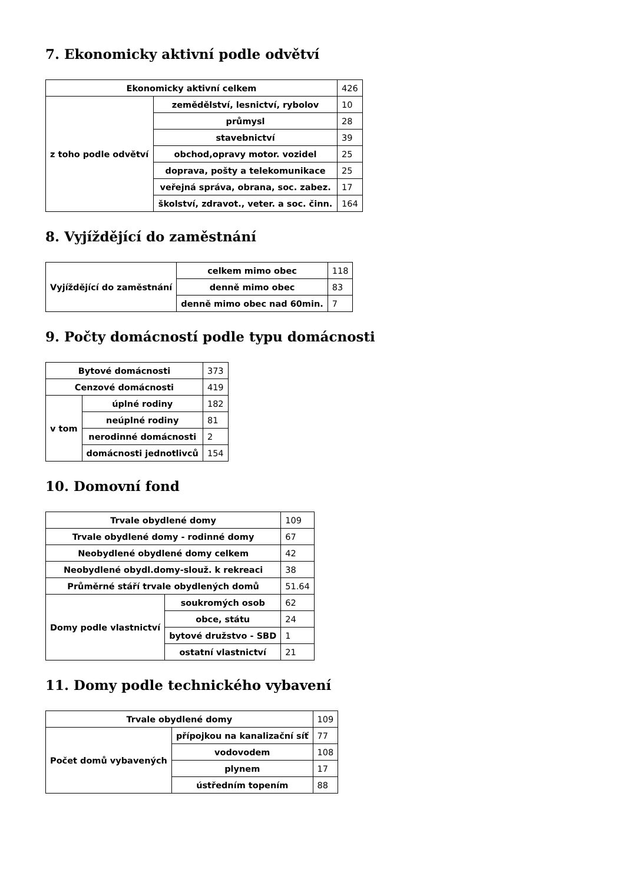7. Ekonomicky aktivní podle odvětví
| Ekonomicky aktivní celkem | | 426 |
| z toho podle odvětví | zemědělství, lesnictví, rybolov | 10 |
| | průmysl | 28 |
| | stavebnictví | 39 |
| | obchod,opravy motor. vozidel | 25 |
| | doprava, pošty a telekomunikace | 25 |
| | veřejná správa, obrana, soc. zabez. | 17 |
| | školství, zdravot., veter. a soc. činn. | 164 |
8. Vyjíždějící do zaměstnání
| Vyjíždějící do zaměstnání | celkem mimo obec | 118 |
| | denně mimo obec | 83 |
| | denně mimo obec nad 60min. | 7 |
9. Počty domácností podle typu domácnosti
| Bytové domácnosti | | 373 |
| Cenzové domácnosti | | 419 |
| v tom | úplné rodiny | 182 |
| | neúplné rodiny | 81 |
| | nerodinné domácnosti | 2 |
| | domácnosti jednotlivců | 154 |
10. Domovní fond
| Trvale obydlené domy | | 109 |
| Trvale obydlené domy - rodinné domy | | 67 |
| Neobydlené obydlené domy celkem | | 42 |
| Neobydlené obydl.domy-slouž. k rekreaci | | 38 |
| Průměrné stáří trvale obydlených domů | | 51.64 |
| Domy podle vlastnictví | soukromých osob | 62 |
| | obce, státu | 24 |
| | bytové družstvo - SBD | 1 |
| | ostatní vlastnictví | 21 |
11. Domy podle technického vybavení
| Trvale obydlené domy | | 109 |
| Počet domů vybavených | přípojkou na kanalizační síť | 77 |
| | vodovodem | 108 |
| | plynem | 17 |
| | ústředním topením | 88 |